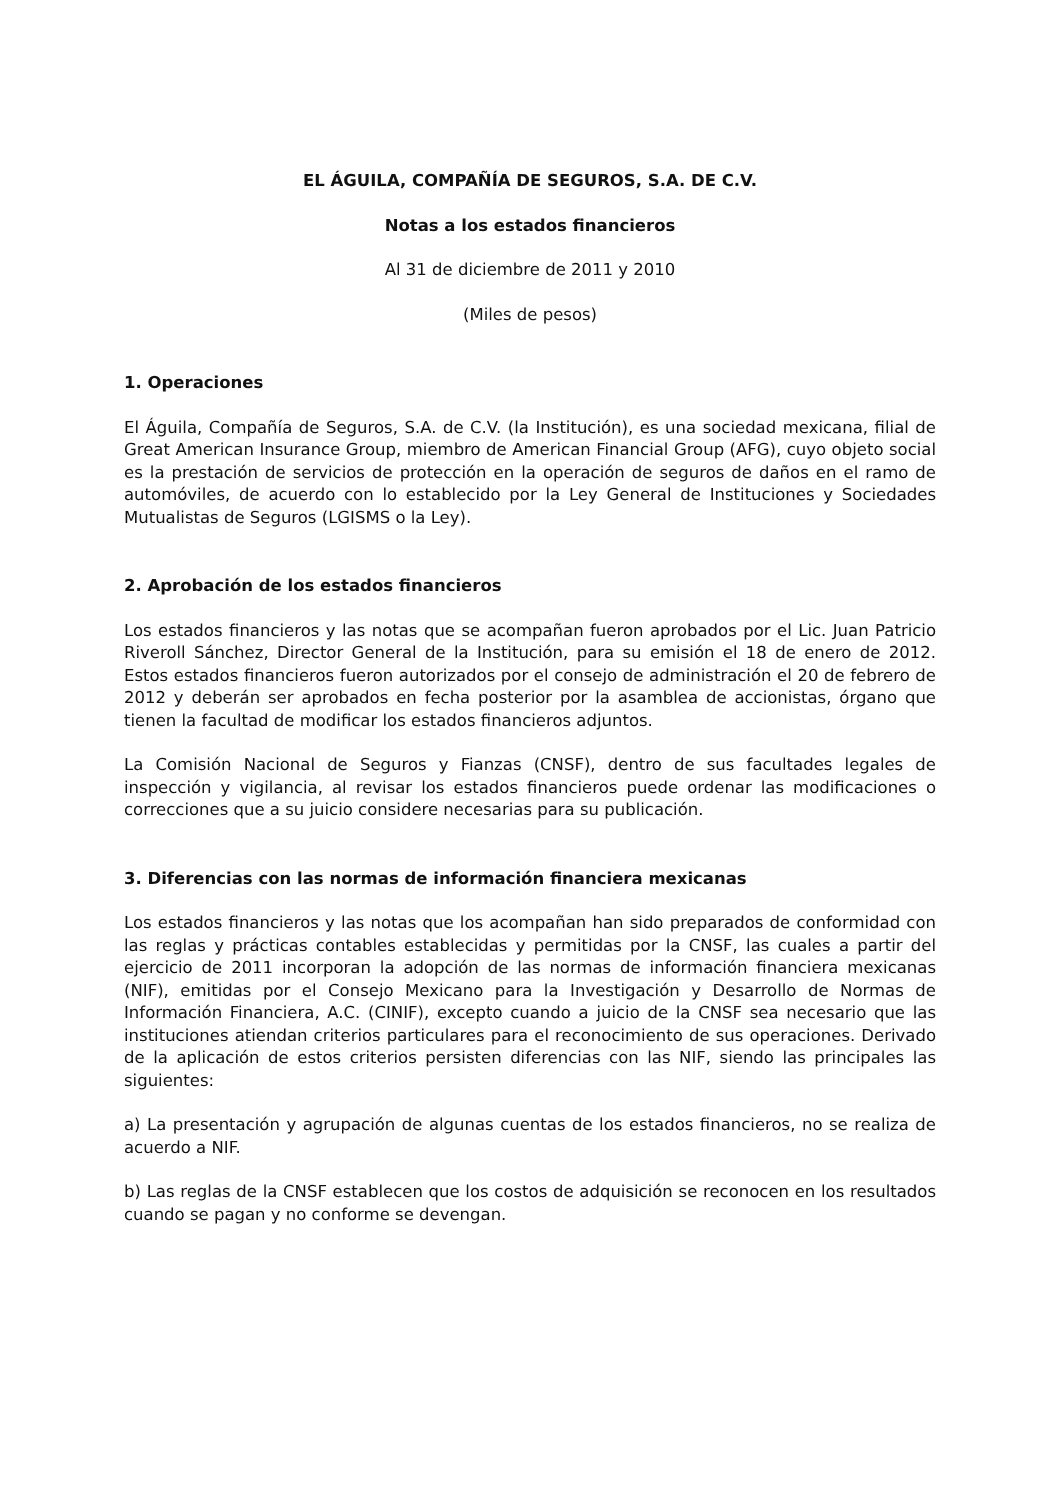EL ÁGUILA, COMPAÑÍA DE SEGUROS, S.A. DE C.V.
Notas a los estados financieros
Al 31 de diciembre de 2011 y 2010
(Miles de pesos)
1. Operaciones
El Águila, Compañía de Seguros, S.A. de C.V. (la Institución), es una sociedad mexicana, filial de Great American Insurance Group, miembro de American Financial Group (AFG), cuyo objeto social es la prestación de servicios de protección en la operación de seguros de daños en el ramo de automóviles, de acuerdo con lo establecido por la Ley General de Instituciones y Sociedades Mutualistas de Seguros (LGISMS o la Ley).
2. Aprobación de los estados financieros
Los estados financieros y las notas que se acompañan fueron aprobados por el Lic. Juan Patricio Riveroll Sánchez, Director General de la Institución, para su emisión el 18 de enero de 2012. Estos estados financieros fueron autorizados por el consejo de administración el 20 de febrero de 2012 y deberán ser aprobados en fecha posterior por la asamblea de accionistas, órgano que tienen la facultad de modificar los estados financieros adjuntos.
La Comisión Nacional de Seguros y Fianzas (CNSF), dentro de sus facultades legales de inspección y vigilancia, al revisar los estados financieros puede ordenar las modificaciones o correcciones que a su juicio considere necesarias para su publicación.
3. Diferencias con las normas de información financiera mexicanas
Los estados financieros y las notas que los acompañan han sido preparados de conformidad con las reglas y prácticas contables establecidas y permitidas por la CNSF, las cuales a partir del ejercicio de 2011 incorporan la adopción de las normas de información financiera mexicanas (NIF), emitidas por el Consejo Mexicano para la Investigación y Desarrollo de Normas de Información Financiera, A.C. (CINIF), excepto cuando a juicio de la CNSF sea necesario que las instituciones atiendan criterios particulares para el reconocimiento de sus operaciones. Derivado de la aplicación de estos criterios persisten diferencias con las NIF, siendo las principales las siguientes:
a) La presentación y agrupación de algunas cuentas de los estados financieros, no se realiza de acuerdo a NIF.
b) Las reglas de la CNSF establecen que los costos de adquisición se reconocen en los resultados cuando se pagan y no conforme se devengan.